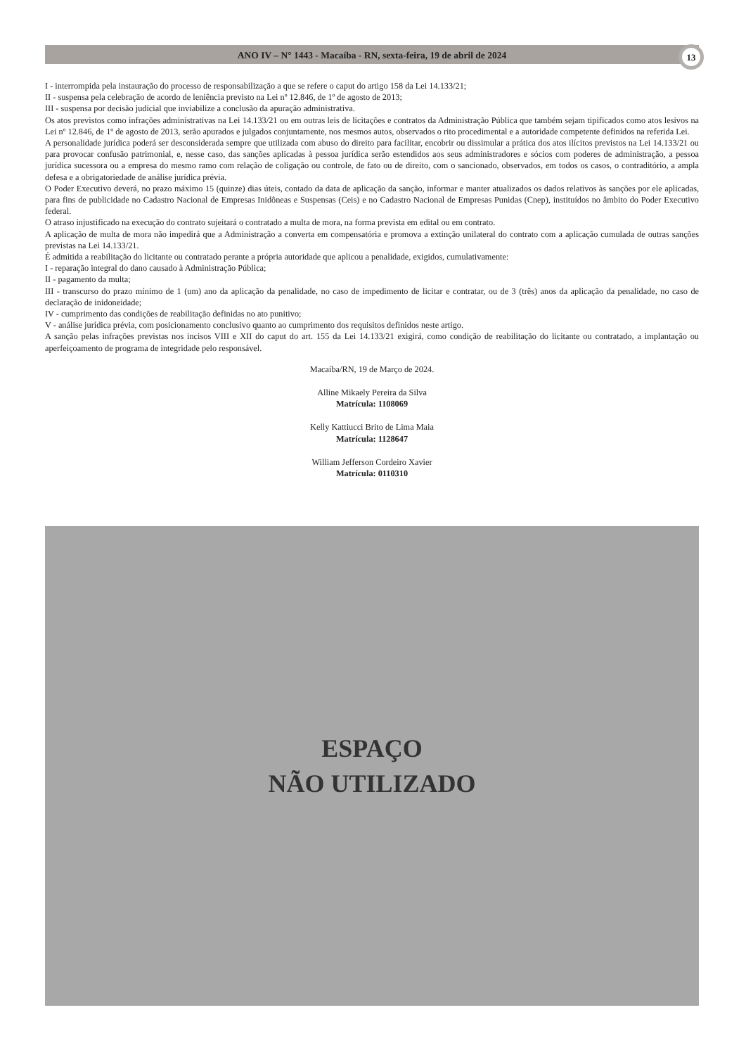ANO IV – N° 1443 - Macaíba - RN, sexta-feira, 19 de abril de 2024 13
I - interrompida pela instauração do processo de responsabilização a que se refere o caput do artigo 158 da Lei 14.133/21;
II - suspensa pela celebração de acordo de leniência previsto na Lei nº 12.846, de 1º de agosto de 2013;
III - suspensa por decisão judicial que inviabilize a conclusão da apuração administrativa.
Os atos previstos como infrações administrativas na Lei 14.133/21 ou em outras leis de licitações e contratos da Administração Pública que também sejam tipificados como atos lesivos na Lei nº 12.846, de 1º de agosto de 2013, serão apurados e julgados conjuntamente, nos mesmos autos, observados o rito procedimental e a autoridade competente definidos na referida Lei.
A personalidade jurídica poderá ser desconsiderada sempre que utilizada com abuso do direito para facilitar, encobrir ou dissimular a prática dos atos ilícitos previstos na Lei 14.133/21 ou para provocar confusão patrimonial, e, nesse caso, das sanções aplicadas à pessoa jurídica serão estendidos aos seus administradores e sócios com poderes de administração, a pessoa jurídica sucessora ou a empresa do mesmo ramo com relação de coligação ou controle, de fato ou de direito, com o sancionado, observados, em todos os casos, o contraditório, a ampla defesa e a obrigatoriedade de análise jurídica prévia.
O Poder Executivo deverá, no prazo máximo 15 (quinze) dias úteis, contado da data de aplicação da sanção, informar e manter atualizados os dados relativos às sanções por ele aplicadas, para fins de publicidade no Cadastro Nacional de Empresas Inidôneas e Suspensas (Ceis) e no Cadastro Nacional de Empresas Punidas (Cnep), instituídos no âmbito do Poder Executivo federal.
O atraso injustificado na execução do contrato sujeitará o contratado a multa de mora, na forma prevista em edital ou em contrato.
A aplicação de multa de mora não impedirá que a Administração a converta em compensatória e promova a extinção unilateral do contrato com a aplicação cumulada de outras sanções previstas na Lei 14.133/21.
É admitida a reabilitação do licitante ou contratado perante a própria autoridade que aplicou a penalidade, exigidos, cumulativamente:
I - reparação integral do dano causado à Administração Pública;
II - pagamento da multa;
III - transcurso do prazo mínimo de 1 (um) ano da aplicação da penalidade, no caso de impedimento de licitar e contratar, ou de 3 (três) anos da aplicação da penalidade, no caso de declaração de inidoneidade;
IV - cumprimento das condições de reabilitação definidas no ato punitivo;
V - análise jurídica prévia, com posicionamento conclusivo quanto ao cumprimento dos requisitos definidos neste artigo.
A sanção pelas infrações previstas nos incisos VIII e XII do caput do art. 155 da Lei 14.133/21 exigirá, como condição de reabilitação do licitante ou contratado, a implantação ou aperfeiçoamento de programa de integridade pelo responsável.
Macaíba/RN, 19 de Março de 2024.
Alline Mikaely Pereira da Silva
Matrícula: 1108069
Kelly Kattiucci Brito de Lima Maia
Matrícula: 1128647
William Jefferson Cordeiro Xavier
Matrícula: 0110310
ESPAÇO
NÃO UTILIZADO